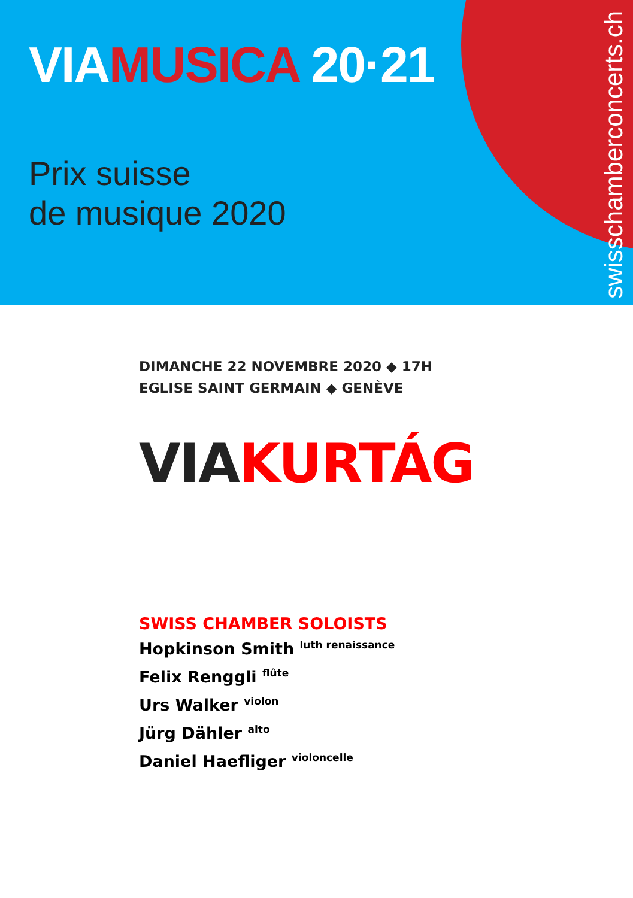VIAMUSICA 20·21
Prix suisse
de musique 2020
swisschamberconcerts.ch
DIMANCHE 22 NOVEMBRE 2020 ◆ 17H
EGLISE SAINT GERMAIN ◆ GENÈVE
VIAKURTÁG
SWISS CHAMBER SOLOISTS
Hopkinson Smith <sup>luth renaissance</sup>
Felix Renggli <sup>flûte</sup>
Urs Walker <sup>violon</sup>
Jürg Dähler <sup>alto</sup>
Daniel Haefliger <sup>violoncelle</sup>